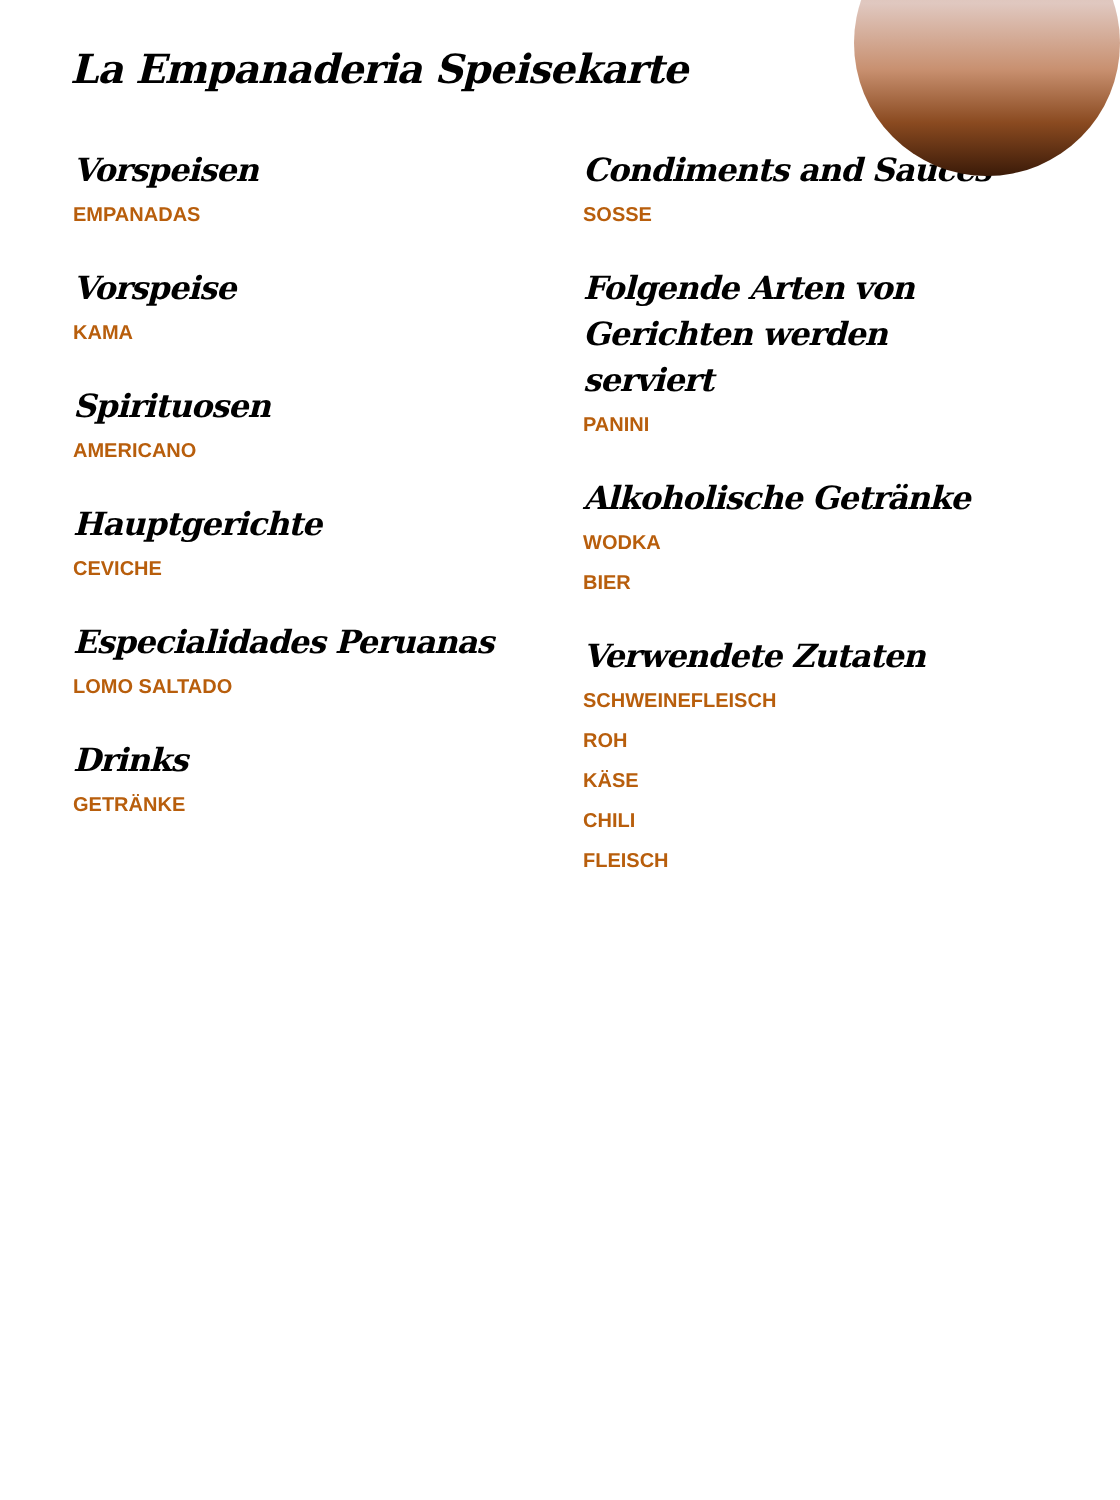La Empanaderia Speisekarte
Vorspeisen
EMPANADAS
Vorspeise
KAMA
Spirituosen
AMERICANO
Hauptgerichte
CEVICHE
Especialidades Peruanas
LOMO SALTADO
Drinks
GETRÄNKE
Condiments and Sauces
SOSSE
Folgende Arten von Gerichten werden serviert
PANINI
Alkoholische Getränke
WODKA
BIER
Verwendete Zutaten
SCHWEINEFLEISCH
ROH
KÄSE
CHILI
FLEISCH